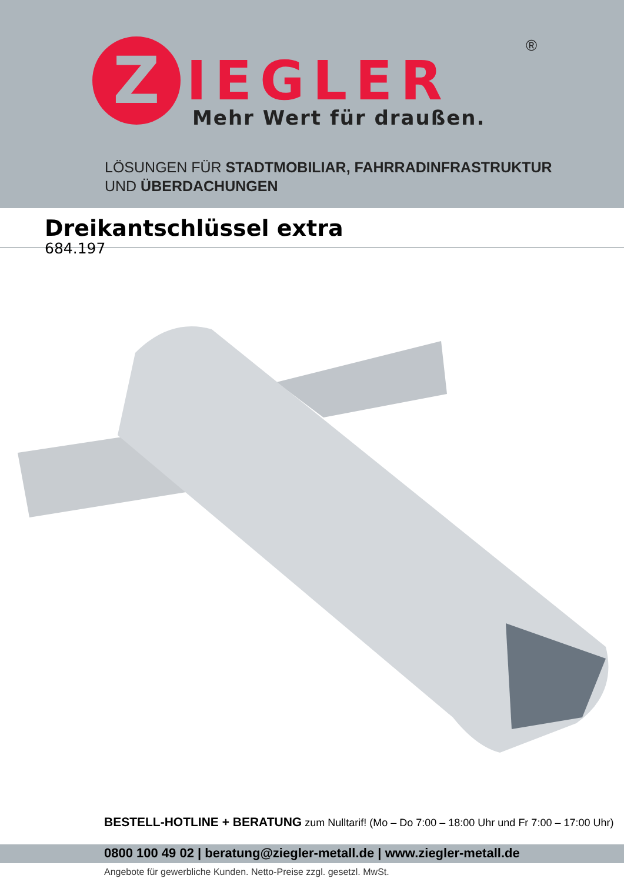Z IEGLER
®
Mehr Wert für draußen.
LÖSUNGEN FÜR STADTMOBILIAR, FAHRRADINFRASTRUKTUR
UND ÜBERDACHUNGEN
Dreikantschlüssel extra
684.197
BESTELL-HOTLINE + BERATUNG zum Nulltarif! (Mo – Do 7:00 – 18:00 Uhr und Fr 7:00 – 17:00 Uhr)
0800 100 49 02 | beratung@ziegler-metall.de | www.ziegler-metall.de
Angebote für gewerbliche Kunden. Netto-Preise zzgl. gesetzl. MwSt.